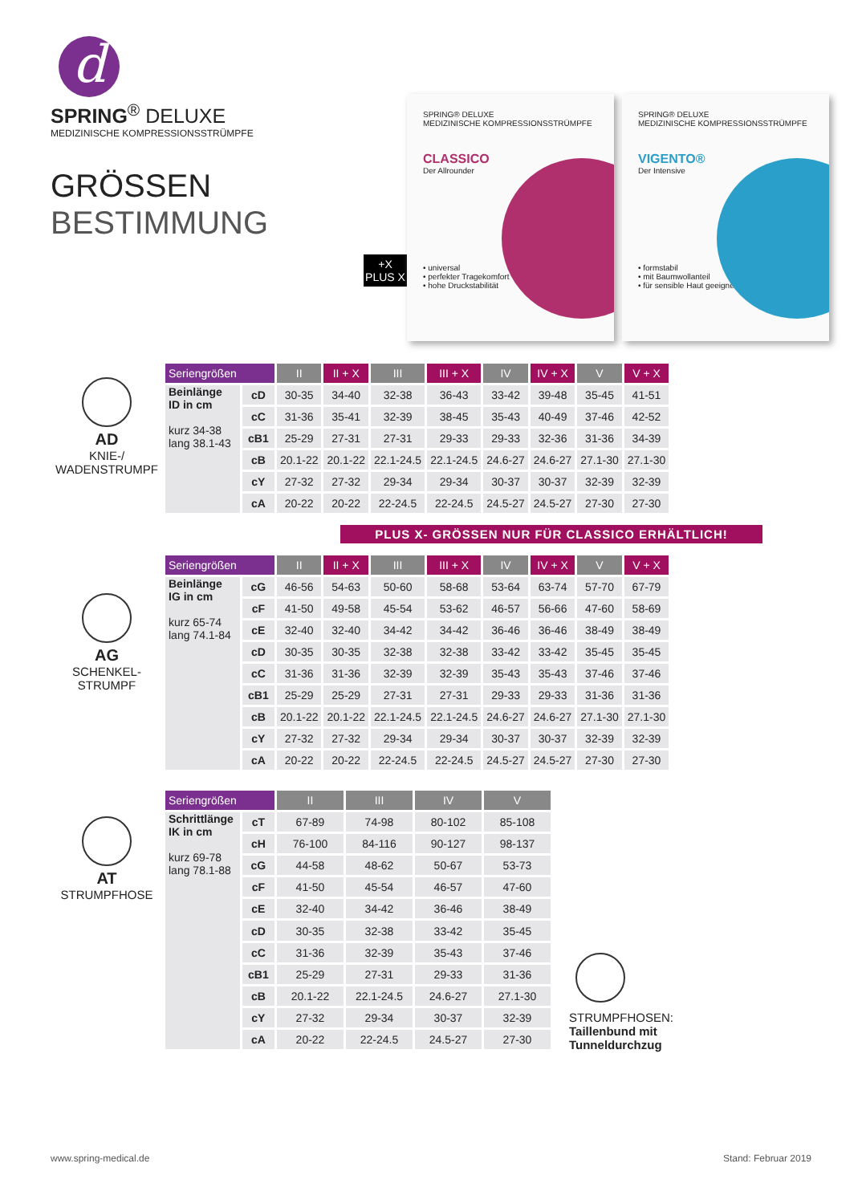d
SPRING<sup>®</sup> DELUXE
MEDIZINISCHE KOMPRESSIONSSTRÜMPFE
GRÖSSEN
BESTIMMUNG
+X
PLUS X
SPRING® DELUXE
MEDIZINISCHE KOMPRESSIONSSTRÜMPFE
CLASSICO
Der Allrounder
• universal
• perfekter Tragekomfort
• hohe Druckstabilität
SPRING® DELUXE
MEDIZINISCHE KOMPRESSIONSSTRÜMPFE
VIGENTO®
Der Intensive
• formstabil
• mit Baumwollanteil
• für sensible Haut geeignet
AD
KNIE-/
WADENSTRUMPF
| Seriengrößen | | II | II + X | III | III + X | IV | IV + X | V | V + X |
| --- | --- | --- | --- | --- | --- | --- | --- | --- | --- |
| Beinlänge ID in cm kurz 34-38 lang 38.1-43 | cD | 30-35 | 34-40 | 32-38 | 36-43 | 33-42 | 39-48 | 35-45 | 41-51 |
| | cC | 31-36 | 35-41 | 32-39 | 38-45 | 35-43 | 40-49 | 37-46 | 42-52 |
| | cB1 | 25-29 | 27-31 | 27-31 | 29-33 | 29-33 | 32-36 | 31-36 | 34-39 |
| | cB | 20.1-22 | 20.1-22 | 22.1-24.5 | 22.1-24.5 | 24.6-27 | 24.6-27 | 27.1-30 | 27.1-30 |
| | cY | 27-32 | 27-32 | 29-34 | 29-34 | 30-37 | 30-37 | 32-39 | 32-39 |
| | cA | 20-22 | 20-22 | 22-24.5 | 22-24.5 | 24.5-27 | 24.5-27 | 27-30 | 27-30 |
PLUS X- GRÖSSEN NUR FÜR CLASSICO ERHÄLTLICH!
AG
SCHENKEL-
STRUMPF
| Seriengrößen | | II | II + X | III | III + X | IV | IV + X | V | V + X |
| --- | --- | --- | --- | --- | --- | --- | --- | --- | --- |
| Beinlänge IG in cm kurz 65-74 lang 74.1-84 | cG | 46-56 | 54-63 | 50-60 | 58-68 | 53-64 | 63-74 | 57-70 | 67-79 |
| | cF | 41-50 | 49-58 | 45-54 | 53-62 | 46-57 | 56-66 | 47-60 | 58-69 |
| | cE | 32-40 | 32-40 | 34-42 | 34-42 | 36-46 | 36-46 | 38-49 | 38-49 |
| | cD | 30-35 | 30-35 | 32-38 | 32-38 | 33-42 | 33-42 | 35-45 | 35-45 |
| | cC | 31-36 | 31-36 | 32-39 | 32-39 | 35-43 | 35-43 | 37-46 | 37-46 |
| | cB1 | 25-29 | 25-29 | 27-31 | 27-31 | 29-33 | 29-33 | 31-36 | 31-36 |
| | cB | 20.1-22 | 20.1-22 | 22.1-24.5 | 22.1-24.5 | 24.6-27 | 24.6-27 | 27.1-30 | 27.1-30 |
| | cY | 27-32 | 27-32 | 29-34 | 29-34 | 30-37 | 30-37 | 32-39 | 32-39 |
| | cA | 20-22 | 20-22 | 22-24.5 | 22-24.5 | 24.5-27 | 24.5-27 | 27-30 | 27-30 |
AT
STRUMPFHOSE
| Seriengrößen | | II | III | IV | V |
| --- | --- | --- | --- | --- | --- |
| Schrittlänge IK in cm kurz 69-78 lang 78.1-88 | cT | 67-89 | 74-98 | 80-102 | 85-108 |
| | cH | 76-100 | 84-116 | 90-127 | 98-137 |
| | cG | 44-58 | 48-62 | 50-67 | 53-73 |
| | cF | 41-50 | 45-54 | 46-57 | 47-60 |
| | cE | 32-40 | 34-42 | 36-46 | 38-49 |
| | cD | 30-35 | 32-38 | 33-42 | 35-45 |
| | cC | 31-36 | 32-39 | 35-43 | 37-46 |
| | cB1 | 25-29 | 27-31 | 29-33 | 31-36 |
| | cB | 20.1-22 | 22.1-24.5 | 24.6-27 | 27.1-30 |
| | cY | 27-32 | 29-34 | 30-37 | 32-39 |
| | cA | 20-22 | 22-24.5 | 24.5-27 | 27-30 |
STRUMPFHOSEN:
Taillenbund mit
Tunneldurchzug
www.spring-medical.de Stand: Februar 2019